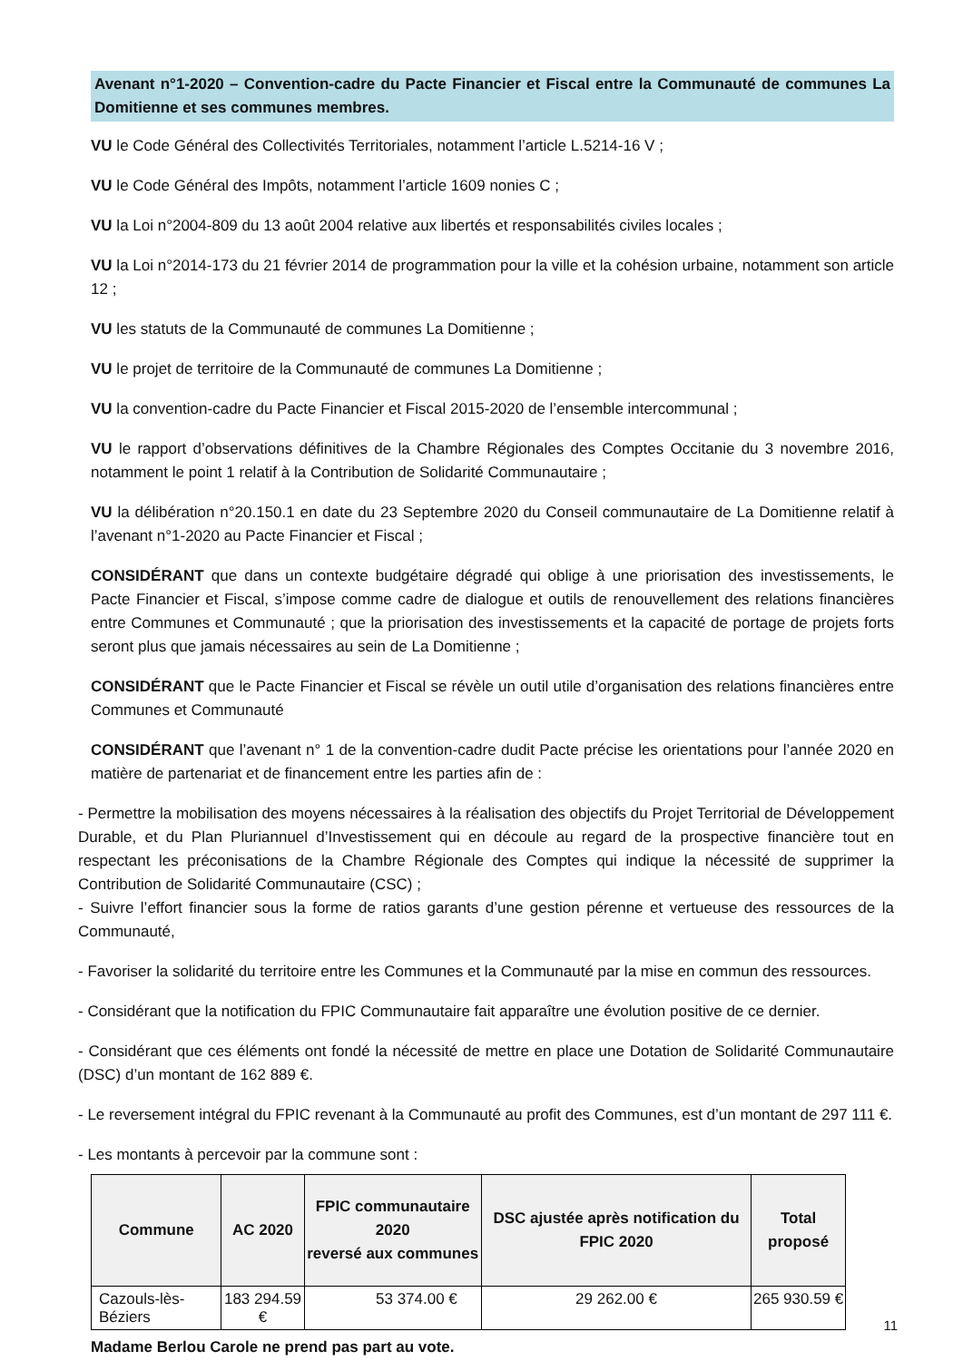Avenant n°1-2020 – Convention-cadre du Pacte Financier et Fiscal entre la Communauté de communes La Domitienne et ses communes membres.
VU le Code Général des Collectivités Territoriales, notamment l’article L.5214-16 V ;
VU le Code Général des Impôts, notamment l’article 1609 nonies C ;
VU la Loi n°2004-809 du 13 août 2004 relative aux libertés et responsabilités civiles locales ;
VU la Loi n°2014-173 du 21 février 2014 de programmation pour la ville et la cohésion urbaine, notamment son article 12 ;
VU les statuts de la Communauté de communes La Domitienne ;
VU le projet de territoire de la Communauté de communes La Domitienne ;
VU la convention-cadre du Pacte Financier et Fiscal 2015-2020 de l’ensemble intercommunal ;
VU le rapport d’observations définitives de la Chambre Régionales des Comptes Occitanie du 3 novembre 2016, notamment le point 1 relatif à la Contribution de Solidarité Communautaire ;
VU la délibération n°20.150.1 en date du 23 Septembre 2020 du Conseil communautaire de La Domitienne relatif à l’avenant n°1-2020 au Pacte Financier et Fiscal ;
CONSIDÉRANT que dans un contexte budgétaire dégradé qui oblige à une priorisation des investissements, le Pacte Financier et Fiscal, s’impose comme cadre de dialogue et outils de renouvellement des relations financières entre Communes et Communauté ; que la priorisation des investissements et la capacité de portage de projets forts seront plus que jamais nécessaires au sein de La Domitienne ;
CONSIDÉRANT que le Pacte Financier et Fiscal se révèle un outil utile d’organisation des relations financières entre Communes et Communauté
CONSIDÉRANT que l’avenant n° 1 de la convention-cadre dudit Pacte précise les orientations pour l’année 2020 en matière de partenariat et de financement entre les parties afin de :
- Permettre la mobilisation des moyens nécessaires à la réalisation des objectifs du Projet Territorial de Développement Durable, et du Plan Pluriannuel d’Investissement qui en découle au regard de la prospective financière tout en respectant les préconisations de la Chambre Régionale des Comptes qui indique la nécessité de supprimer la Contribution de Solidarité Communautaire (CSC) ;
- Suivre l’effort financier sous la forme de ratios garants d’une gestion pérenne et vertueuse des ressources de la Communauté,
- Favoriser la solidarité du territoire entre les Communes et la Communauté par la mise en commun des ressources.
- Considérant que la notification du FPIC Communautaire fait apparaître une évolution positive de ce dernier.
- Considérant que ces éléments ont fondé la nécessité de mettre en place une Dotation de Solidarité Communautaire (DSC) d’un montant de 162 889 €.
- Le reversement intégral du FPIC revenant à la Communauté au profit des Communes, est d’un montant de 297 111 €.
- Les montants à percevoir par la commune sont :
| Commune | AC 2020 | FPIC communautaire 2020 reversé aux communes | DSC ajustée après notification du FPIC 2020 | Total proposé |
| --- | --- | --- | --- | --- |
| Cazouls-lès-Béziers | 183 294.59 € | 53 374.00 € | 29 262.00 € | 265 930.59 € |
Madame Berlou Carole ne prend pas part au vote.
11